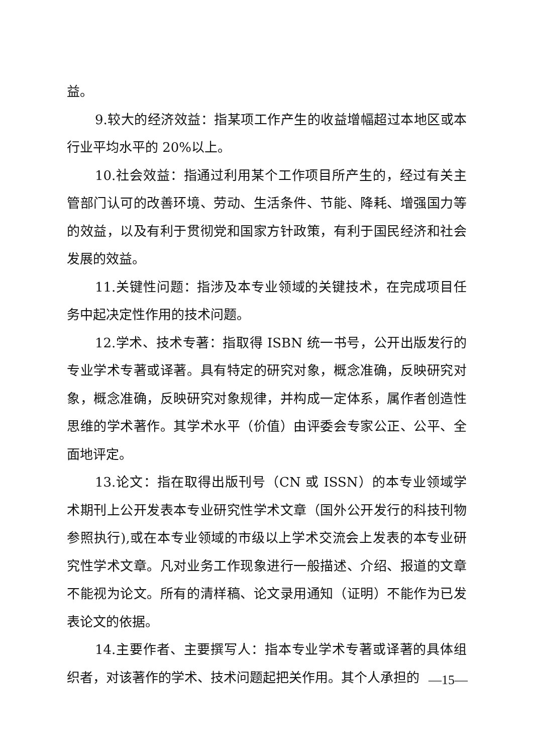益。
9.较大的经济效益：指某项工作产生的收益增幅超过本地区或本行业平均水平的 20%以上。
10.社会效益：指通过利用某个工作项目所产生的，经过有关主管部门认可的改善环境、劳动、生活条件、节能、降耗、增强国力等的效益，以及有利于贯彻党和国家方针政策，有利于国民经济和社会发展的效益。
11.关键性问题：指涉及本专业领域的关键技术，在完成项目任务中起决定性作用的技术问题。
12.学术、技术专著：指取得 ISBN 统一书号，公开出版发行的专业学术专著或译著。具有特定的研究对象，概念准确，反映研究对象，概念准确，反映研究对象规律，并构成一定体系，属作者创造性思维的学术著作。其学术水平（价值）由评委会专家公正、公平、全面地评定。
13.论文：指在取得出版刊号（CN 或 ISSN）的本专业领域学术期刊上公开发表本专业研究性学术文章（国外公开发行的科技刊物参照执行),或在本专业领域的市级以上学术交流会上发表的本专业研究性学术文章。凡对业务工作现象进行一般描述、介绍、报道的文章不能视为论文。所有的清样稿、论文录用通知（证明）不能作为已发表论文的依据。
14.主要作者、主要撰写人：指本专业学术专著或译著的具体组织者，对该著作的学术、技术问题起把关作用。其个人承担的
—15—